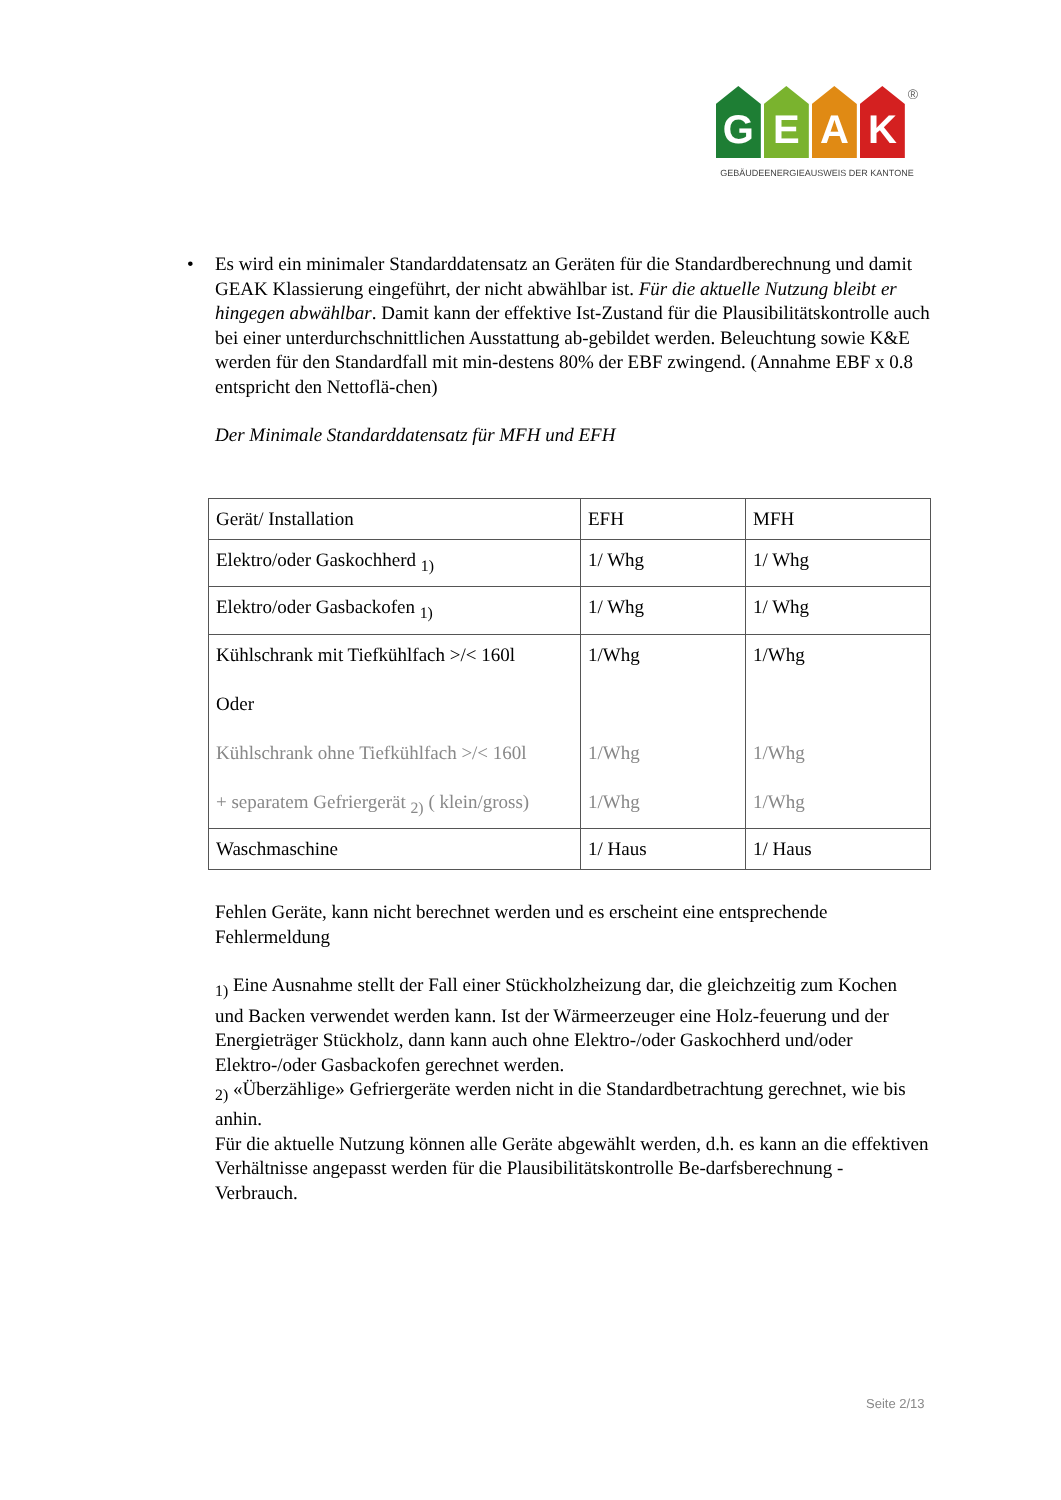G E A K
®
GEBÄUDEENERGIEAUSWEIS DER KANTONE
• Es wird ein minimaler Standarddatensatz an Geräten für die Standardberechnung und damit GEAK Klassierung eingeführt, der nicht abwählbar ist. Für die aktuelle Nutzung bleibt er hingegen abwählbar. Damit kann der effektive Ist-Zustand für die Plausibilitätskontrolle auch bei einer unterdurchschnittlichen Ausstattung ab-gebildet werden. Beleuchtung sowie K&E werden für den Standardfall mit min-destens 80% der EBF zwingend. (Annahme EBF x 0.8 entspricht den Nettoflä-chen)
Der Minimale Standarddatensatz für MFH und EFH
| Gerät/ Installation | EFH | MFH |
| Elektro/oder Gaskochherd <sub>1)</sub> | 1/ Whg | 1/ Whg |
| Elektro/oder Gasbackofen <sub>1)</sub> | 1/ Whg | 1/ Whg |
| Kühlschrank mit Tiefkühlfach >/< 160l Oder Kühlschrank ohne Tiefkühlfach >/< 160l + separatem Gefriergerät <sub>2)</sub> ( klein/gross) | 1/Whg 1/Whg 1/Whg | 1/Whg 1/Whg 1/Whg |
| Waschmaschine | 1/ Haus | 1/ Haus |
Fehlen Geräte, kann nicht berechnet werden und es erscheint eine entsprechende Fehlermeldung
<sub>1)</sub> Eine Ausnahme stellt der Fall einer Stückholzheizung dar, die gleichzeitig zum Kochen und Backen verwendet werden kann. Ist der Wärmeerzeuger eine Holz-feuerung und der Energieträger Stückholz, dann kann auch ohne Elektro-/oder Gaskochherd und/oder Elektro-/oder Gasbackofen gerechnet werden.
<sub>2)</sub> «Überzählige» Gefriergeräte werden nicht in die Standardbetrachtung gerechnet, wie bis anhin.
Für die aktuelle Nutzung können alle Geräte abgewählt werden, d.h. es kann an die effektiven Verhältnisse angepasst werden für die Plausibilitätskontrolle Be-darfsberechnung - Verbrauch.
Seite 2/13